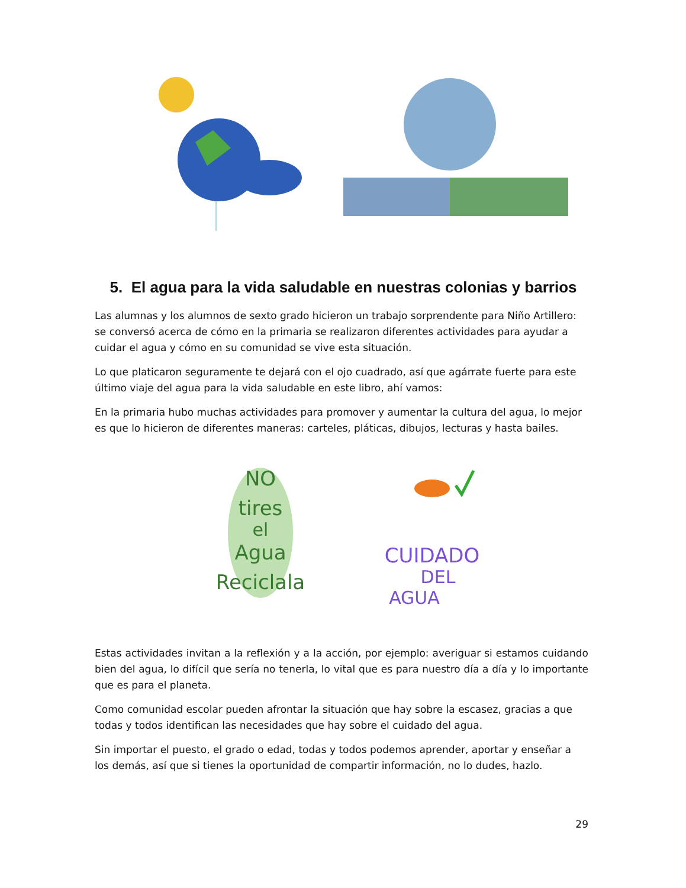5. El agua para la vida saludable en nuestras colonias y barrios
Las alumnas y los alumnos de sexto grado hicieron un trabajo sorprendente para Niño Artillero: se conversó acerca de cómo en la primaria se realizaron diferentes actividades para ayudar a cuidar el agua y cómo en su comunidad se vive esta situación.
Lo que platicaron seguramente te dejará con el ojo cuadrado, así que agárrate fuerte para este último viaje del agua para la vida saludable en este libro, ahí vamos:
En la primaria hubo muchas actividades para promover y aumentar la cultura del agua, lo mejor es que lo hicieron de diferentes maneras: carteles, pláticas, dibujos, lecturas y hasta bailes.
NO
tires
el
Agua
Reciclala
CUIDADO
DEL
AGUA
Estas actividades invitan a la reflexión y a la acción, por ejemplo: averiguar si estamos cuidando bien del agua, lo difícil que sería no tenerla, lo vital que es para nuestro día a día y lo importante que es para el planeta.
Como comunidad escolar pueden afrontar la situación que hay sobre la escasez, gracias a que todas y todos identifican las necesidades que hay sobre el cuidado del agua.
Sin importar el puesto, el grado o edad, todas y todos podemos aprender, aportar y enseñar a los demás, así que si tienes la oportunidad de compartir información, no lo dudes, hazlo.
29